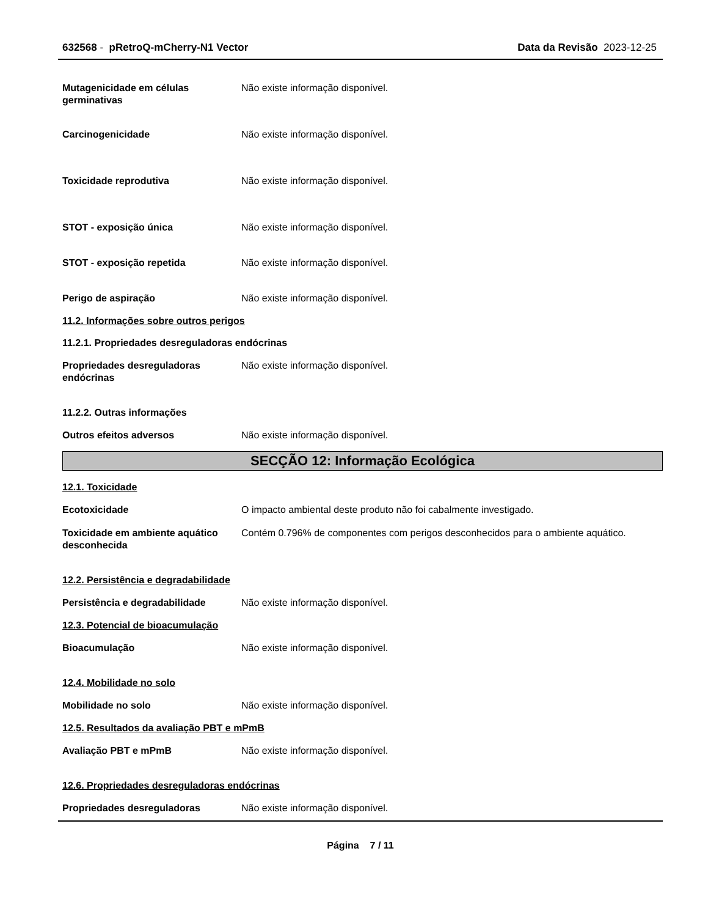632568 - pRetroQ-mCherry-N1 Vector Data da Revisão 2023-12-25
Mutagenicidade em células germinativas
Não existe informação disponível.
Carcinogenicidade Não existe informação disponível.
Toxicidade reprodutiva Não existe informação disponível.
STOT - exposição única Não existe informação disponível.
STOT - exposição repetida Não existe informação disponível.
Perigo de aspiração Não existe informação disponível.
11.2. Informações sobre outros perigos
11.2.1. Propriedades desreguladoras endócrinas
Propriedades desreguladoras endócrinas
Não existe informação disponível.
11.2.2. Outras informações
Outros efeitos adversos Não existe informação disponível.
SECÇÃO 12: Informação Ecológica
12.1. Toxicidade
Ecotoxicidade O impacto ambiental deste produto não foi cabalmente investigado.
Toxicidade em ambiente aquático desconhecida
Contém 0.796% de componentes com perigos desconhecidos para o ambiente aquático.
12.2. Persistência e degradabilidade
Persistência e degradabilidade Não existe informação disponível.
12.3. Potencial de bioacumulação
Bioacumulação Não existe informação disponível.
12.4. Mobilidade no solo
Mobilidade no solo Não existe informação disponível.
12.5. Resultados da avaliação PBT e mPmB
Avaliação PBT e mPmB Não existe informação disponível.
12.6. Propriedades desreguladoras endócrinas
Propriedades desreguladoras Não existe informação disponível.
Página 7 / 11